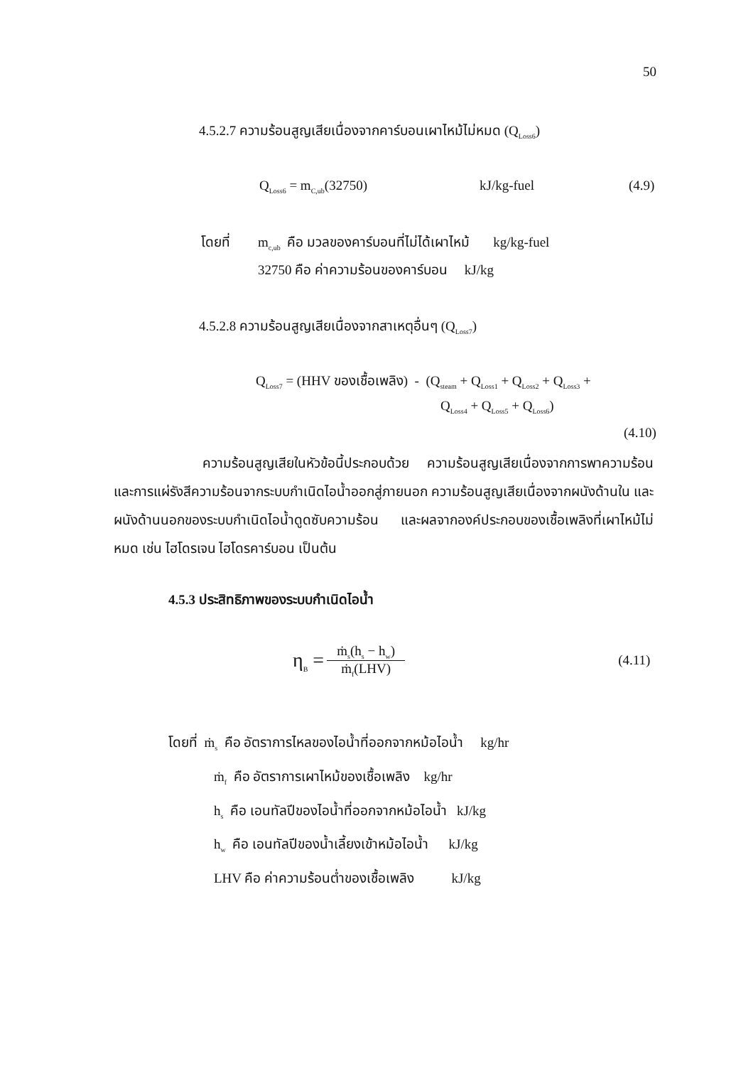50
4.5.2.7 ความร้อนสูญเสียเนื่องจากคาร์บอนเผาไหม้ไม่หมด (Q<sub>Loss6</sub>)
Q<sub>Loss6</sub> = m<sub>C,ub</sub>(32750) kJ/kg-fuel (4.9)
โดยที่ m<sub>c,ub</sub> คือ มวลของคาร์บอนที่ไม่ได้เผาไหม้ kg/kg-fuel
32750 คือ ค่าความร้อนของคาร์บอน kJ/kg
4.5.2.8 ความร้อนสูญเสียเนื่องจากสาเหตุอื่นๆ (Q<sub>Loss7</sub>)
Q<sub>Loss7</sub> = (HHV ของเชื้อเพลิง) - (Q<sub>steam</sub> + Q<sub>Loss1</sub> + Q<sub>Loss2</sub> + Q<sub>Loss3</sub> +
Q<sub>Loss4</sub> + Q<sub>Loss5</sub> + Q<sub>Loss6</sub>)
(4.10)
ความร้อนสูญเสียในหัวข้อนี้ประกอบด้วย ความร้อนสูญเสียเนื่องจากการพาความร้อน และการแผ่รังสีความร้อนจากระบบกำเนิดไอน้ำออกสู่ภายนอก ความร้อนสูญเสียเนื่องจากผนังด้านใน และผนังด้านนอกของระบบกำเนิดไอน้ำดูดซับความร้อน และผลจากองค์ประกอบของเชื้อเพลิงที่เผาไหม้ไม่หมด เช่น ไฮโดรเจน ไฮโดรคาร์บอน เป็นต้น
4.5.3 ประสิทธิภาพของระบบกำเนิดไอน้ำ
η<sub>B</sub> = ṁ<sub>s</sub>(h<sub>s</sub> − h<sub>w</sub>) ṁ<sub>f</sub>(LHV) (4.11)
โดยที่ ṁ<sub>s</sub> คือ อัตราการไหลของไอน้ำที่ออกจากหม้อไอน้ำ kg/hr
ṁ<sub>f</sub> คือ อัตราการเผาไหม้ของเชื้อเพลิง kg/hr
h<sub>s</sub> คือ เอนทัลปีของไอน้ำที่ออกจากหม้อไอน้ำ kJ/kg
h<sub>w</sub> คือ เอนทัลปีของน้ำเลี้ยงเข้าหม้อไอน้ำ kJ/kg
LHV คือ ค่าความร้อนต่ำของเชื้อเพลิง kJ/kg